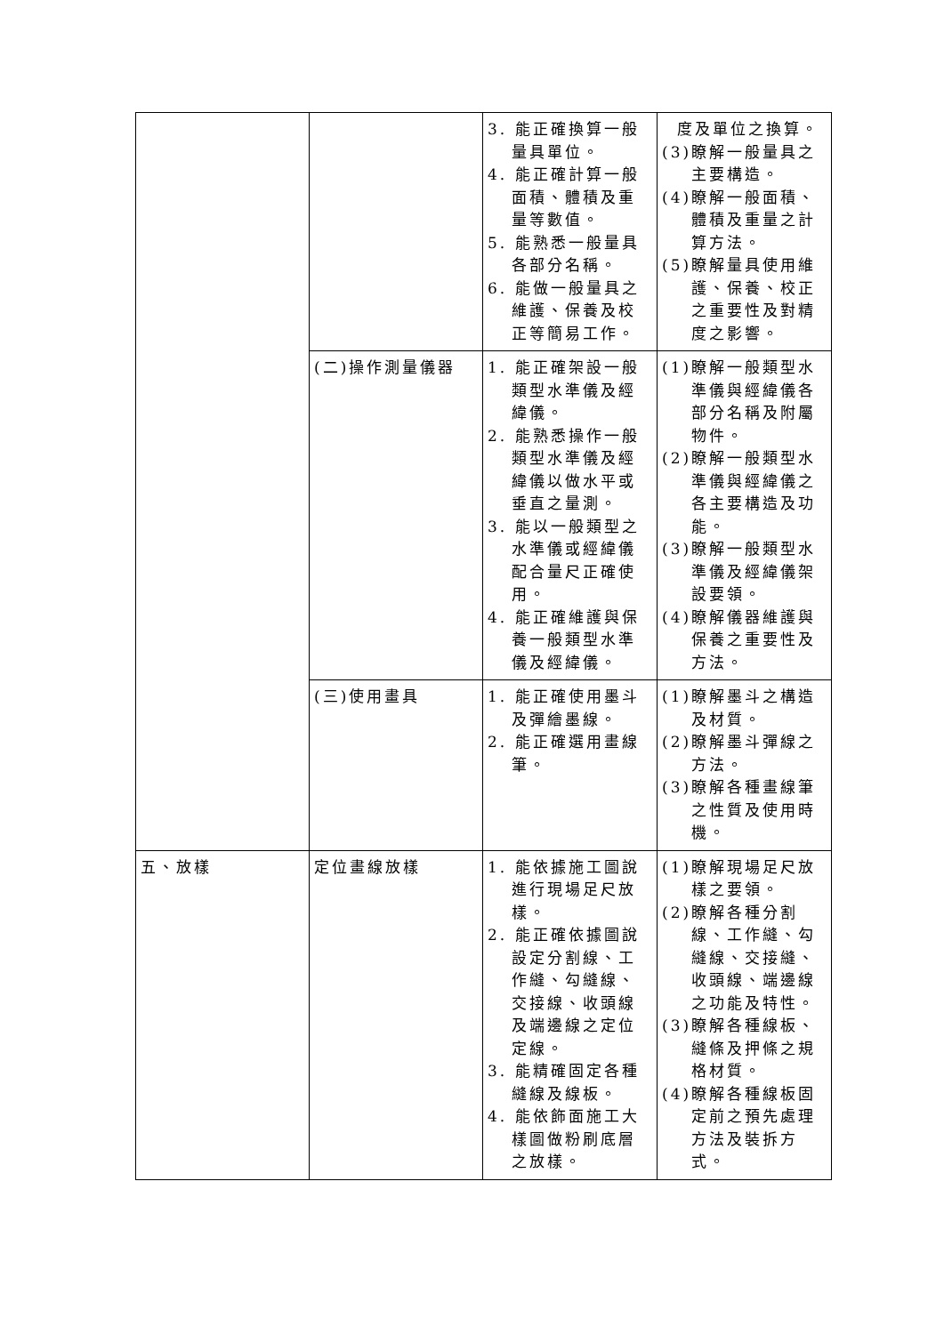| | | 3. 能正確換算一般量具單位。 4. 能正確計算一般面積、體積及重量等數值。 5. 能熟悉一般量具各部分名稱。 6. 能做一般量具之維護、保養及校正等簡易工作。 | 度及單位之換算。 (3)瞭解一般量具之主要構造。 (4)瞭解一般面積、體積及重量之計算方法。 (5)瞭解量具使用維護、保養、校正之重要性及對精度之影響。 |
| | (二)操作測量儀器 | 1. 能正確架設一般類型水準儀及經緯儀。 2. 能熟悉操作一般類型水準儀及經緯儀以做水平或垂直之量測。 3. 能以一般類型之水準儀或經緯儀配合量尺正確使用。 4. 能正確維護與保養一般類型水準儀及經緯儀。 | (1)瞭解一般類型水準儀與經緯儀各部分名稱及附屬物件。 (2)瞭解一般類型水準儀與經緯儀之各主要構造及功能。 (3)瞭解一般類型水準儀及經緯儀架設要領。 (4)瞭解儀器維護與保養之重要性及方法。 |
| | (三)使用畫具 | 1. 能正確使用墨斗及彈繪墨線。 2. 能正確選用畫線筆。 | (1)瞭解墨斗之構造及材質。 (2)瞭解墨斗彈線之方法。 (3)瞭解各種畫線筆之性質及使用時機。 |
| 五、放樣 | 定位畫線放樣 | 1. 能依據施工圖說進行現場足尺放樣。 2. 能正確依據圖說設定分割線、工作縫、勾縫線、交接線、收頭線及端邊線之定位定線。 3. 能精確固定各種縫線及線板。 4. 能依飾面施工大樣圖做粉刷底層之放樣。 | (1)瞭解現場足尺放樣之要領。 (2)瞭解各種分割線、工作縫、勾縫線、交接縫、收頭線、端邊線之功能及特性。 (3)瞭解各種線板、縫條及押條之規格材質。 (4)瞭解各種線板固定前之預先處理方法及裝拆方式。 |